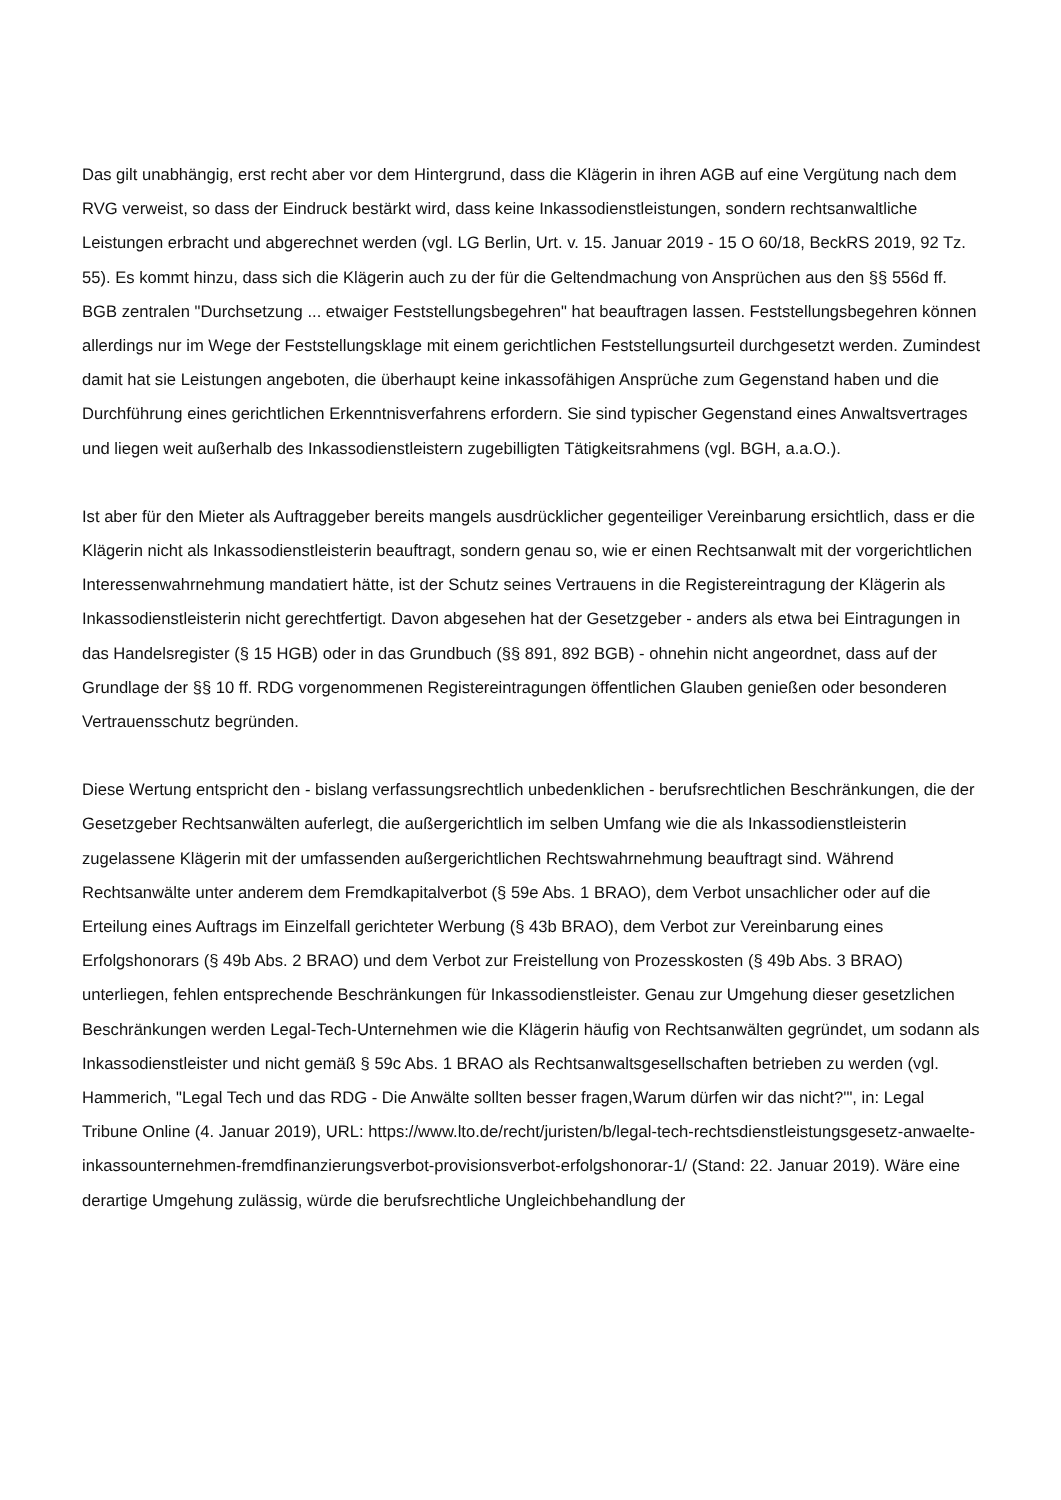Das gilt unabhängig, erst recht aber vor dem Hintergrund, dass die Klägerin in ihren AGB auf eine Vergütung nach dem RVG verweist, so dass der Eindruck bestärkt wird, dass keine Inkassodienstleistungen, sondern rechtsanwaltliche Leistungen erbracht und abgerechnet werden (vgl. LG Berlin, Urt. v. 15. Januar 2019 - 15 O 60/18, BeckRS 2019, 92 Tz. 55). Es kommt hinzu, dass sich die Klägerin auch zu der für die Geltendmachung von Ansprüchen aus den §§ 556d ff. BGB zentralen "Durchsetzung ... etwaiger Feststellungsbegehren" hat beauftragen lassen. Feststellungsbegehren können allerdings nur im Wege der Feststellungsklage mit einem gerichtlichen Feststellungsurteil durchgesetzt werden. Zumindest damit hat sie Leistungen angeboten, die überhaupt keine inkassofähigen Ansprüche zum Gegenstand haben und die Durchführung eines gerichtlichen Erkenntnisverfahrens erfordern. Sie sind typischer Gegenstand eines Anwaltsvertrages und liegen weit außerhalb des Inkassodienstleistern zugebilligten Tätigkeitsrahmens (vgl. BGH, a.a.O.).
Ist aber für den Mieter als Auftraggeber bereits mangels ausdrücklicher gegenteiliger Vereinbarung ersichtlich, dass er die Klägerin nicht als Inkassodienstleisterin beauftragt, sondern genau so, wie er einen Rechtsanwalt mit der vorgerichtlichen Interessenwahrnehmung mandatiert hätte, ist der Schutz seines Vertrauens in die Registereintragung der Klägerin als Inkassodienstleisterin nicht gerechtfertigt. Davon abgesehen hat der Gesetzgeber - anders als etwa bei Eintragungen in das Handelsregister (§ 15 HGB) oder in das Grundbuch (§§ 891, 892 BGB) - ohnehin nicht angeordnet, dass auf der Grundlage der §§ 10 ff. RDG vorgenommenen Registereintragungen öffentlichen Glauben genießen oder besonderen Vertrauensschutz begründen.
Diese Wertung entspricht den - bislang verfassungsrechtlich unbedenklichen - berufsrechtlichen Beschränkungen, die der Gesetzgeber Rechtsanwälten auferlegt, die außergerichtlich im selben Umfang wie die als Inkassodienstleisterin zugelassene Klägerin mit der umfassenden außergerichtlichen Rechtswahrnehmung beauftragt sind. Während Rechtsanwälte unter anderem dem Fremdkapitalverbot (§ 59e Abs. 1 BRAO), dem Verbot unsachlicher oder auf die Erteilung eines Auftrags im Einzelfall gerichteter Werbung (§ 43b BRAO), dem Verbot zur Vereinbarung eines Erfolgshonorars (§ 49b Abs. 2 BRAO) und dem Verbot zur Freistellung von Prozesskosten (§ 49b Abs. 3 BRAO) unterliegen, fehlen entsprechende Beschränkungen für Inkassodienstleister. Genau zur Umgehung dieser gesetzlichen Beschränkungen werden Legal-Tech-Unternehmen wie die Klägerin häufig von Rechtsanwälten gegründet, um sodann als Inkassodienstleister und nicht gemäß § 59c Abs. 1 BRAO als Rechtsanwaltsgesellschaften betrieben zu werden (vgl. Hammerich, "Legal Tech und das RDG - Die Anwälte sollten besser fragen,Warum dürfen wir das nicht?'", in: Legal Tribune Online (4. Januar 2019), URL: https://www.lto.de/recht/juristen/b/legal-tech-rechtsdienstleistungsgesetz-anwaelte-inkassounternehmen-fremdfinanzierungsverbot-provisionsverbot-erfolgshonorar-1/ (Stand: 22. Januar 2019). Wäre eine derartige Umgehung zulässig, würde die berufsrechtliche Ungleichbehandlung der